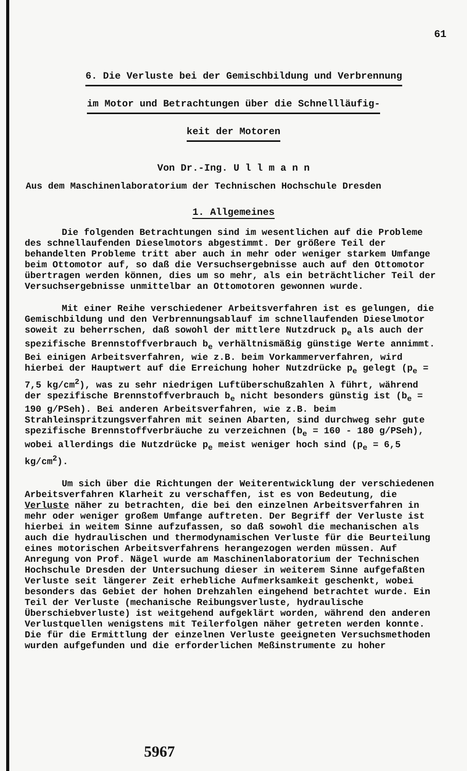61
6. Die Verluste bei der Gemischbildung und Verbrennung
im Motor und Betrachtungen über die Schnellläufig-
keit der Motoren
Von Dr.-Ing. U l l m a n n
Aus dem Maschinenlaboratorium der Technischen Hochschule Dresden
1. Allgemeines
Die folgenden Betrachtungen sind im wesentlichen auf die Probleme des schnellaufenden Dieselmotors abgestimmt. Der größere Teil der behandelten Probleme tritt aber auch in mehr oder weniger starkem Umfange beim Ottomotor auf, so daß die Versuchsergebnisse auch auf den Ottomotor übertragen werden können, dies um so mehr, als ein beträchtlicher Teil der Versuchsergebnisse unmittelbar an Ottomotoren gewonnen wurde.
Mit einer Reihe verschiedener Arbeitsverfahren ist es gelungen, die Gemischbildung und den Verbrennungsablauf im schnellaufenden Dieselmotor soweit zu beherrschen, daß sowohl der mittlere Nutzdruck p<sub>e</sub> als auch der spezifische Brennstoffverbrauch b<sub>e</sub> verhältnismäßig günstige Werte annimmt. Bei einigen Arbeitsverfahren, wie z.B. beim Vorkammerverfahren, wird hierbei der Hauptwert auf die Erreichung hoher Nutzdrücke p<sub>e</sub> gelegt (p<sub>e</sub> = 7,5 kg/cm<sup>2</sup>), was zu sehr niedrigen Luftüberschußzahlen λ führt, während der spezifische Brennstoffverbrauch b<sub>e</sub> nicht besonders günstig ist (b<sub>e</sub> = 190 g/PSeh). Bei anderen Arbeitsverfahren, wie z.B. beim Strahleinspritzungsverfahren mit seinen Abarten, sind durchweg sehr gute spezifische Brennstoffverbräuche zu verzeichnen (b<sub>e</sub> = 160 - 180 g/PSeh), wobei allerdings die Nutzdrücke p<sub>e</sub> meist weniger hoch sind (p<sub>e</sub> = 6,5 kg/cm<sup>2</sup>).
Um sich über die Richtungen der Weiterentwicklung der verschiedenen Arbeitsverfahren Klarheit zu verschaffen, ist es von Bedeutung, die Verluste näher zu betrachten, die bei den einzelnen Arbeitsverfahren in mehr oder weniger großem Umfange auftreten. Der Begriff der Verluste ist hierbei in weitem Sinne aufzufassen, so daß sowohl die mechanischen als auch die hydraulischen und thermodynamischen Verluste für die Beurteilung eines motorischen Arbeitsverfahrens herangezogen werden müssen. Auf Anregung von Prof. Nägel wurde am Maschinenlaboratorium der Technischen Hochschule Dresden der Untersuchung dieser in weiterem Sinne aufgefaßten Verluste seit längerer Zeit erhebliche Aufmerksamkeit geschenkt, wobei besonders das Gebiet der hohen Drehzahlen eingehend betrachtet wurde. Ein Teil der Verluste (mechanische Reibungsverluste, hydraulische Überschiebverluste) ist weitgehend aufgeklärt worden, während den anderen Verlustquellen wenigstens mit Teilerfolgen näher getreten werden konnte. Die für die Ermittlung der einzelnen Verluste geeigneten Versuchsmethoden wurden aufgefunden und die erforderlichen Meßinstrumente zu hoher
5967